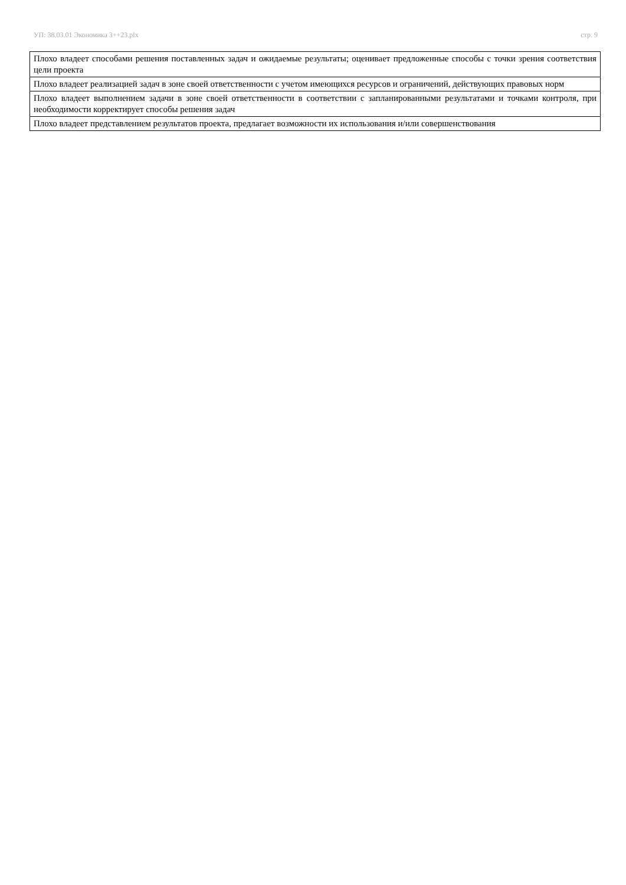УП: 38.03.01 Экономика 3++23.plx стр. 9
| Плохо владеет способами решения поставленных задач и ожидаемые результаты; оценивает предложенные способы с точки зрения соответствия цели проекта |
| Плохо владеет реализацией задач в зоне своей ответственности с учетом имеющихся ресурсов и ограничений, действующих правовых норм |
| Плохо владеет выполнением задачи в зоне своей ответственности в соответствии с запланированными результатами и точками контроля, при необходимости корректирует способы решения задач |
| Плохо владеет представлением результатов проекта, предлагает возможности их использования и/или совершенствования |